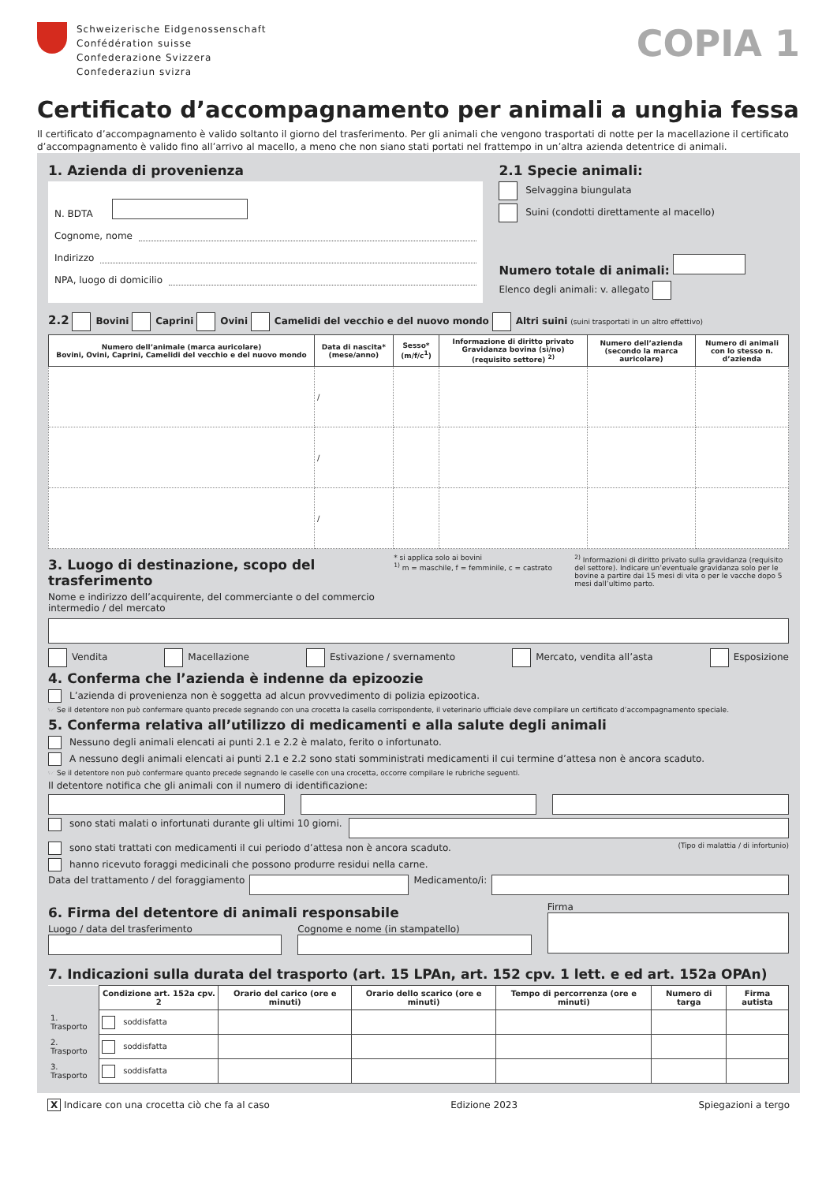Schweizerische Eidgenossenschaft
Confédération suisse
Confederazione Svizzera
Confederaziun svizra
COPIA 1
Certificato d’accompagnamento per animali a unghia fessa
Il certificato d’accompagnamento è valido soltanto il giorno del trasferimento. Per gli animali che vengono trasportati di notte per la macellazione il certificato d’accompagnamento è valido fino all’arrivo al macello, a meno che non siano stati portati nel frattempo in un’altra azienda detentrice di animali.
1. Azienda di provenienza
N. BDTA
Cognome, nome
Indirizzo
NPA, luogo di domicilio
2.1 Specie animali:
Selvaggina biungulata
Suini (condotti direttamente al macello)
Numero totale di animali:
Elenco degli animali: v. allegato
2.2 Bovini Caprini Ovini Camelidi del vecchio e del nuovo mondo Altri suini (suini trasportati in un altro effettivo)
| Numero dell’animale (marca auricolare) Bovini, Ovini, Caprini, Camelidi del vecchio e del nuovo mondo | Data di nascita* (mese/anno) | Sesso* (m/f/c<sup>1</sup>) | Informazione di diritto privato Gravidanza bovina (sì/no) (requisito settore) <sup>2)</sup> | Numero dell’azienda (secondo la marca auricolare) | Numero di animali con lo stesso n. d’azienda |
| --- | --- | --- | --- | --- | --- |
| | / | | | | |
| | / | | | | |
| | / | | | | |
3. Luogo di destinazione, scopo del trasferimento
Nome e indirizzo dell’acquirente, del commerciante o del commercio intermedio / del mercato
* si applica solo ai bovini
<sup>1)</sup> m = maschile, f = femminile, c = castrato
<sup>2)</sup> Informazioni di diritto privato sulla gravidanza (requisito del settore). Indicare un’eventuale gravidanza solo per le bovine a partire dai 15 mesi di vita o per le vacche dopo 5 mesi dall’ultimo parto.
Vendita Macellazione Estivazione / svernamento Mercato, vendita all’asta Esposizione
4. Conferma che l’azienda è indenne da epizoozie
L’azienda di provenienza non è soggetta ad alcun provvedimento di polizia epizootica.
☞ Se il detentore non può confermare quanto precede segnando con una crocetta la casella corrispondente, il veterinario ufficiale deve compilare un certificato d’accompagnamento speciale.
5. Conferma relativa all’utilizzo di medicamenti e alla salute degli animali
Nessuno degli animali elencati ai punti 2.1 e 2.2 è malato, ferito o infortunato.
A nessuno degli animali elencati ai punti 2.1 e 2.2 sono stati somministrati medicamenti il cui termine d’attesa non è ancora scaduto.
☞ Se il detentore non può confermare quanto precede segnando le caselle con una crocetta, occorre compilare le rubriche seguenti.
Il detentore notifica che gli animali con il numero di identificazione:
sono stati malati o infortunati durante gli ultimi 10 giorni.
sono stati trattati con medicamenti il cui periodo d’attesa non è ancora scaduto. (Tipo di malattia / di infortunio)
hanno ricevuto foraggi medicinali che possono produrre residui nella carne.
Data del trattamento / del foraggiamento Medicamento/i:
6. Firma del detentore di animali responsabile
Luogo / data del trasferimento Cognome e nome (in stampatello)
Firma
7. Indicazioni sulla durata del trasporto (art. 15 LPAn, art. 152 cpv. 1 lett. e ed art. 152a OPAn)
| | Condizione art. 152a cpv. 2 | Orario del carico (ore e minuti) | Orario dello scarico (ore e minuti) | Tempo di percorrenza (ore e minuti) | Numero di targa | Firma autista |
| --- | --- | --- | --- | --- | --- | --- |
| 1. Trasporto | soddisfatta | | | | | |
| 2. Trasporto | soddisfatta | | | | | |
| 3. Trasporto | soddisfatta | | | | | |
X Indicare con una crocetta ciò che fa al caso Edizione 2023 Spiegazioni a tergo